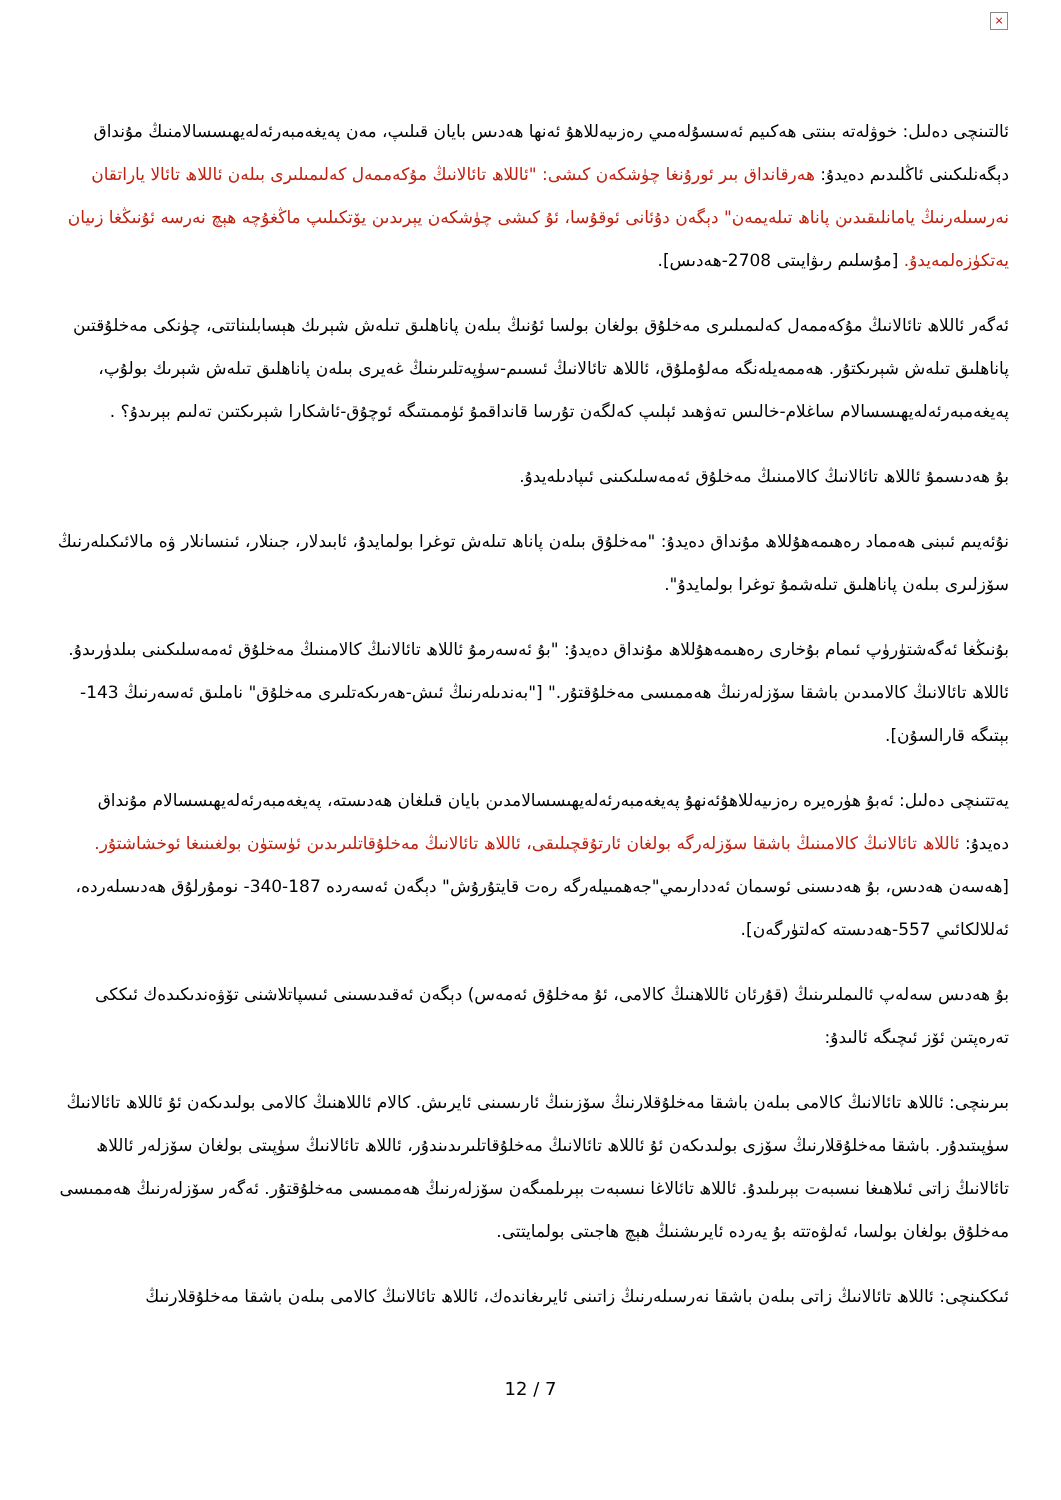×
ئالتىنچى دەلىل: خوۋلەتە بىنتى ھەكىيم ئەسسۇلەمىي رەزىيەللاھۇ ئەنھا ھەدىس بايان قىلىپ، مەن پەيغەمبەرئەلەيھىسسالامنىڭ مۇنداق دېگەنلىكىنى ئاڭلىدىم دەيدۇ: ھەرقانداق بىر ئورۇنغا چۈشكەن كىشى: "ئاللاھ تائالانىڭ مۇكەممەل كەلىمىلىرى بىلەن ئاللاھ تائالا ياراتقان نەرسىلەرنىڭ يامانلىقىدىن پاناھ تىلەيمەن" دېگەن دۇئانى ئوقۇسا، ئۇ كىشى چۈشكەن يېرىدىن يۆتكىلىپ ماڭغۇچە ھېچ نەرسە ئۇنىڭغا زىيان يەتكۈزەلمەيدۇ. [مۇسلىم رىۋايىتى 2708-ھەدىس].
ئەگەر ئاللاھ تائالانىڭ مۇكەممەل كەلىمىلىرى مەخلۇق بولغان بولسا ئۇنىڭ بىلەن پاناھلىق تىلەش شېرىك ھېسابلىناتتى، چۈنكى مەخلۇقتىن پاناھلىق تىلەش شېرىكتۇر. ھەممەيلەنگە مەلۇملۇق، ئاللاھ تائالانىڭ ئىسىم-سۈپەتلىرىنىڭ غەيرى بىلەن پاناھلىق تىلەش شېرىك بولۇپ، پەيغەمبەرئەلەيھىسسالام ساغلام-خالىس تەۋھىد ئېلىپ كەلگەن تۇرسا قانداقمۇ ئۈممىتىگە ئوچۇق-ئاشكارا شېرىكتىن تەلىم بېرىدۇ؟ .
بۇ ھەدىسمۇ ئاللاھ تائالانىڭ كالامىنىڭ مەخلۇق ئەمەسلىكىنى ئىپادىلەيدۇ.
نۇئەيىم ئىبنى ھەمماد رەھىمەھۇللاھ مۇنداق دەيدۇ: "مەخلۇق بىلەن پاناھ تىلەش توغرا بولمايدۇ، ئابىدلار، جىنلار، ئىنسانلار ۋە مالائىكىلەرنىڭ سۆزلىرى بىلەن پاناھلىق تىلەشمۇ توغرا بولمايدۇ".
بۇنىڭغا ئەگەشتۈرۈپ ئىمام بۇخارى رەھىمەھۇللاھ مۇنداق دەيدۇ: "بۇ ئەسەرمۇ ئاللاھ تائالانىڭ كالامىنىڭ مەخلۇق ئەمەسلىكىنى بىلدۈرىدۇ. ئاللاھ تائالانىڭ كالامىدىن باشقا سۆزلەرنىڭ ھەممىسى مەخلۇقتۇر." ["بەندىلەرنىڭ ئىش-ھەرىكەتلىرى مەخلۇق" ناملىق ئەسەرنىڭ 143-بېتىگە قارالسۇن].
يەتتىنچى دەلىل: ئەبۇ ھۈرەيرە رەزىيەللاھۇئەنھۇ پەيغەمبەرئەلەيھىسسالامدىن بايان قىلغان ھەدىستە، پەيغەمبەرئەلەيھىسسالام مۇنداق دەيدۇ: ئاللاھ تائالانىڭ كالامىنىڭ باشقا سۆزلەرگە بولغان ئارتۇقچىلىقى، ئاللاھ تائالانىڭ مەخلۇقاتلىرىدىن ئۈستۈن بولغىنىغا ئوخشاشتۇر. [ھەسەن ھەدىس، بۇ ھەدىسنى ئوسمان ئەددارىمي"جەھمىيلەرگە رەت قايتۇرۇش" دېگەن ئەسەردە 187-340- نومۇرلۇق ھەدىسلەردە، ئەللالكائىي 557-ھەدىستە كەلتۈرگەن].
بۇ ھەدىس سەلەپ ئالىملىرىنىڭ (قۇرئان ئاللاھنىڭ كالامى، ئۇ مەخلۇق ئەمەس) دېگەن ئەقىدىسىنى ئىسپاتلاشنى تۆۋەندىكىدەك ئىككى تەرەپتىن ئۆز ئىچىگە ئالىدۇ:
بىرىنچى: ئاللاھ تائالانىڭ كالامى بىلەن باشقا مەخلۇقلارنىڭ سۆزىنىڭ ئارىسىنى ئايرىش. كالام ئاللاھنىڭ كالامى بولىدىكەن ئۇ ئاللاھ تائالانىڭ سۈپىتىدۇر. باشقا مەخلۇقلارنىڭ سۆزى بولىدىكەن ئۇ ئاللاھ تائالانىڭ مەخلۇقاتلىرىدىندۇر، ئاللاھ تائالانىڭ سۈپىتى بولغان سۆزلەر ئاللاھ تائالانىڭ زاتى ئىلاھىغا نىسبەت بېرىلىدۇ. ئاللاھ تائالاغا نىسبەت بېرىلمىگەن سۆزلەرنىڭ ھەممىسى مەخلۇقتۇر. ئەگەر سۆزلەرنىڭ ھەممىسى مەخلۇق بولغان بولسا، ئەلۋەتتە بۇ يەردە ئايرىشنىڭ ھېچ ھاجىتى بولمايتتى.
ئىككىنچى: ئاللاھ تائالانىڭ زاتى بىلەن باشقا نەرسىلەرنىڭ زاتىنى ئايرىغاندەك، ئاللاھ تائالانىڭ كالامى بىلەن باشقا مەخلۇقلارنىڭ
12 / 7